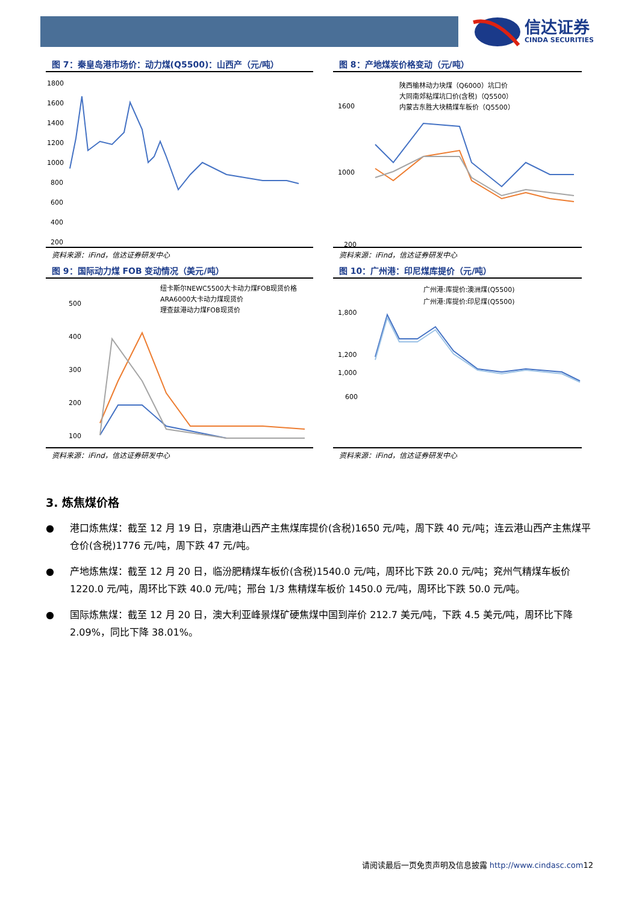信达证券
CINDA SECURITIES
图 7：秦皇岛港市场价：动力煤(Q5500)：山西产（元/吨）
1800
1600
1400
1200
1000
800
600
400
200
资料来源：iFind，信达证券研发中心
图 8：产地煤炭价格变动（元/吨）
陕西榆林动力块煤（Q6000）坑口价
大同南郊粘煤坑口价(含税)（Q5500）
内蒙古东胜大块精煤车板价（Q5500）
1600
1000
200
资料来源：iFind，信达证券研发中心
图 9：国际动力煤 FOB 变动情况（美元/吨）
纽卡斯尔NEWC5500大卡动力煤FOB现货价格
ARA6000大卡动力煤现货价
理查兹港动力煤FOB现货价
500
400
300
200
100
资料来源：iFind，信达证券研发中心
图 10：广州港：印尼煤库提价（元/吨）
广州港:库提价:澳洲煤(Q5500)
广州港:库提价:印尼煤(Q5500)
1,800
1,200
1,000
600
资料来源：iFind，信达证券研发中心
3. 炼焦煤价格
● 港口炼焦煤：截至 12 月 19 日，京唐港山西产主焦煤库提价(含税)1650 元/吨，周下跌 40 元/吨；连云港山西产主焦煤平仓价(含税)1776 元/吨，周下跌 47 元/吨。
● 产地炼焦煤：截至 12 月 20 日，临汾肥精煤车板价(含税)1540.0 元/吨，周环比下跌 20.0 元/吨；兖州气精煤车板价 1220.0 元/吨，周环比下跌 40.0 元/吨；邢台 1/3 焦精煤车板价 1450.0 元/吨，周环比下跌 50.0 元/吨。
● 国际炼焦煤：截至 12 月 20 日，澳大利亚峰景煤矿硬焦煤中国到岸价 212.7 美元/吨，下跌 4.5 美元/吨，周环比下降 2.09%，同比下降 38.01%。
请阅读最后一页免责声明及信息披露 http://www.cindasc.com12